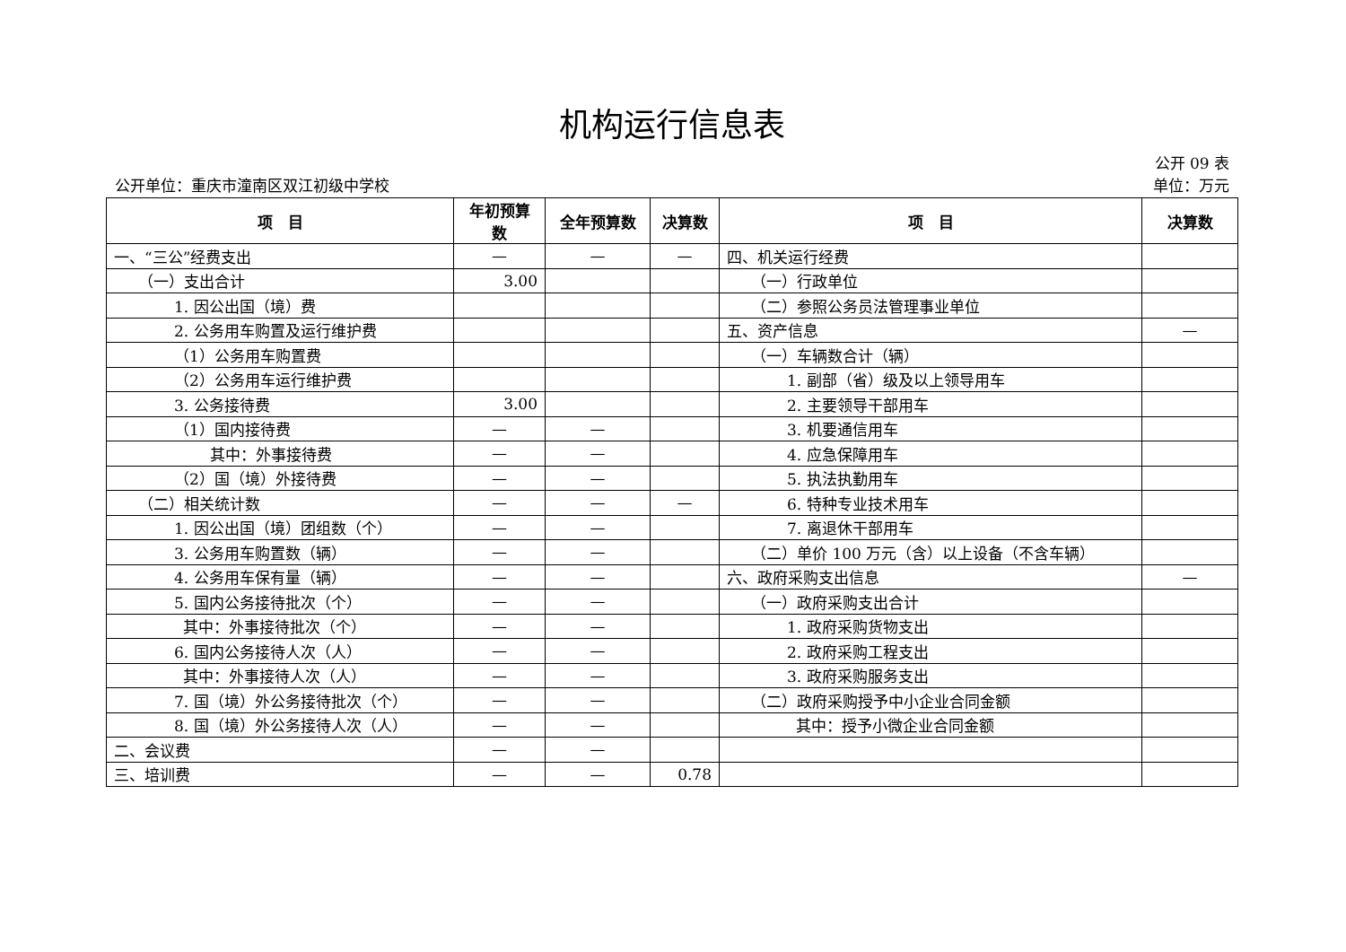机构运行信息表
公开 09 表
公开单位：重庆市潼南区双江初级中学校 单位：万元
| 项 目 | 年初预算 数 | 全年预算数 | 决算数 | 项 目 | 决算数 |
| --- | --- | --- | --- | --- | --- |
| 一、“三公”经费支出 | — | — | — | 四、机关运行经费 | |
| （一）支出合计 | 3.00 | | | （一）行政单位 | |
| 1. 因公出国（境）费 | | | | （二）参照公务员法管理事业单位 | |
| 2. 公务用车购置及运行维护费 | | | | 五、资产信息 | — |
| （1）公务用车购置费 | | | | （一）车辆数合计（辆） | |
| （2）公务用车运行维护费 | | | | 1. 副部（省）级及以上领导用车 | |
| 3. 公务接待费 | 3.00 | | | 2. 主要领导干部用车 | |
| （1）国内接待费 | — | — | | 3. 机要通信用车 | |
| 其中：外事接待费 | — | — | | 4. 应急保障用车 | |
| （2）国（境）外接待费 | — | — | | 5. 执法执勤用车 | |
| （二）相关统计数 | — | — | — | 6. 特种专业技术用车 | |
| 1. 因公出国（境）团组数（个） | — | — | | 7. 离退休干部用车 | |
| 3. 公务用车购置数（辆） | — | — | | （二）单价 100 万元（含）以上设备（不含车辆） | |
| 4. 公务用车保有量（辆） | — | — | | 六、政府采购支出信息 | — |
| 5. 国内公务接待批次（个） | — | — | | （一）政府采购支出合计 | |
| 其中：外事接待批次（个） | — | — | | 1. 政府采购货物支出 | |
| 6. 国内公务接待人次（人） | — | — | | 2. 政府采购工程支出 | |
| 其中：外事接待人次（人） | — | — | | 3. 政府采购服务支出 | |
| 7. 国（境）外公务接待批次（个） | — | — | | （二）政府采购授予中小企业合同金额 | |
| 8. 国（境）外公务接待人次（人） | — | — | | 其中：授予小微企业合同金额 | |
| 二、会议费 | — | — | | | |
| 三、培训费 | — | — | 0.78 | | |